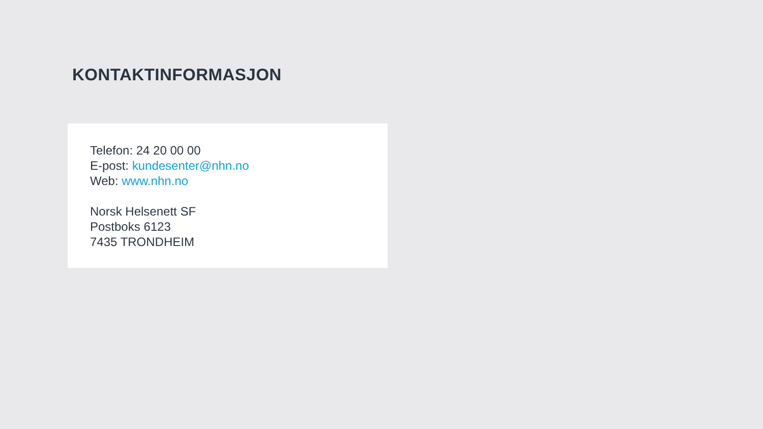KONTAKTINFORMASJON
Telefon: 24 20 00 00
E-post: kundesenter@nhn.no
Web: www.nhn.no
Norsk Helsenett SF
Postboks 6123
7435 TRONDHEIM